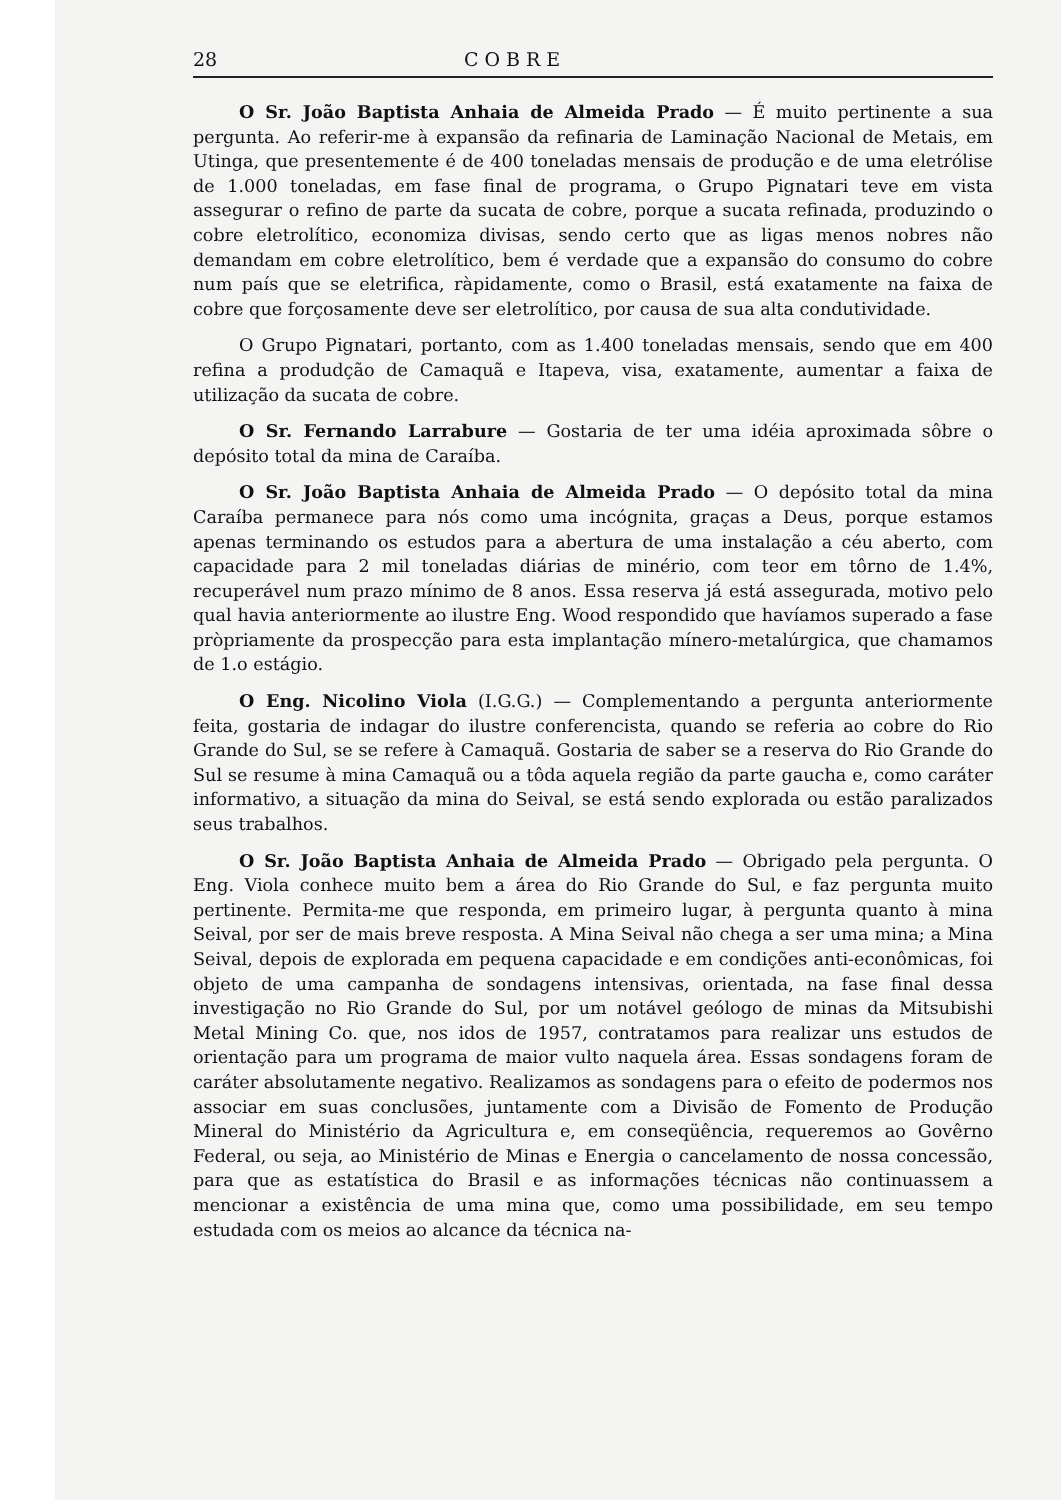28 COBRE
O Sr. João Baptista Anhaia de Almeida Prado — É muito pertinente a sua pergunta. Ao referir-me à expansão da refinaria de Laminação Nacional de Metais, em Utinga, que presentemente é de 400 toneladas mensais de produção e de uma eletrólise de 1.000 toneladas, em fase final de programa, o Grupo Pignatari teve em vista assegurar o refino de parte da sucata de cobre, porque a sucata refinada, produzindo o cobre eletrolítico, economiza divisas, sendo certo que as ligas menos nobres não demandam em cobre eletrolítico, bem é verdade que a expansão do consumo do cobre num país que se eletrifica, ràpidamente, como o Brasil, está exatamente na faixa de cobre que forçosamente deve ser eletrolítico, por causa de sua alta condutividade.
O Grupo Pignatari, portanto, com as 1.400 toneladas mensais, sendo que em 400 refina a produdção de Camaquã e Itapeva, visa, exatamente, aumentar a faixa de utilização da sucata de cobre.
O Sr. Fernando Larrabure — Gostaria de ter uma idéia aproximada sôbre o depósito total da mina de Caraíba.
O Sr. João Baptista Anhaia de Almeida Prado — O depósito total da mina Caraíba permanece para nós como uma incógnita, graças a Deus, porque estamos apenas terminando os estudos para a abertura de uma instalação a céu aberto, com capacidade para 2 mil toneladas diárias de minério, com teor em tôrno de 1.4%, recuperável num prazo mínimo de 8 anos. Essa reserva já está assegurada, motivo pelo qual havia anteriormente ao ilustre Eng. Wood respondido que havíamos superado a fase pròpriamente da prospecção para esta implantação mínero-metalúrgica, que chamamos de 1.o estágio.
O Eng. Nicolino Viola (I.G.G.) — Complementando a pergunta anteriormente feita, gostaria de indagar do ilustre conferencista, quando se referia ao cobre do Rio Grande do Sul, se se refere à Camaquã. Gostaria de saber se a reserva do Rio Grande do Sul se resume à mina Camaquã ou a tôda aquela região da parte gaucha e, como caráter informativo, a situação da mina do Seival, se está sendo explorada ou estão paralizados seus trabalhos.
O Sr. João Baptista Anhaia de Almeida Prado — Obrigado pela pergunta. O Eng. Viola conhece muito bem a área do Rio Grande do Sul, e faz pergunta muito pertinente. Permita-me que responda, em primeiro lugar, à pergunta quanto à mina Seival, por ser de mais breve resposta. A Mina Seival não chega a ser uma mina; a Mina Seival, depois de explorada em pequena capacidade e em condições anti-econômicas, foi objeto de uma campanha de sondagens intensivas, orientada, na fase final dessa investigação no Rio Grande do Sul, por um notável geólogo de minas da Mitsubishi Metal Mining Co. que, nos idos de 1957, contratamos para realizar uns estudos de orientação para um programa de maior vulto naquela área. Essas sondagens foram de caráter absolutamente negativo. Realizamos as sondagens para o efeito de podermos nos associar em suas conclusões, juntamente com a Divisão de Fomento de Produção Mineral do Ministério da Agricultura e, em conseqüência, requeremos ao Govêrno Federal, ou seja, ao Ministério de Minas e Energia o cancelamento de nossa concessão, para que as estatística do Brasil e as informações técnicas não continuassem a mencionar a existência de uma mina que, como uma possibilidade, em seu tempo estudada com os meios ao alcance da técnica na-